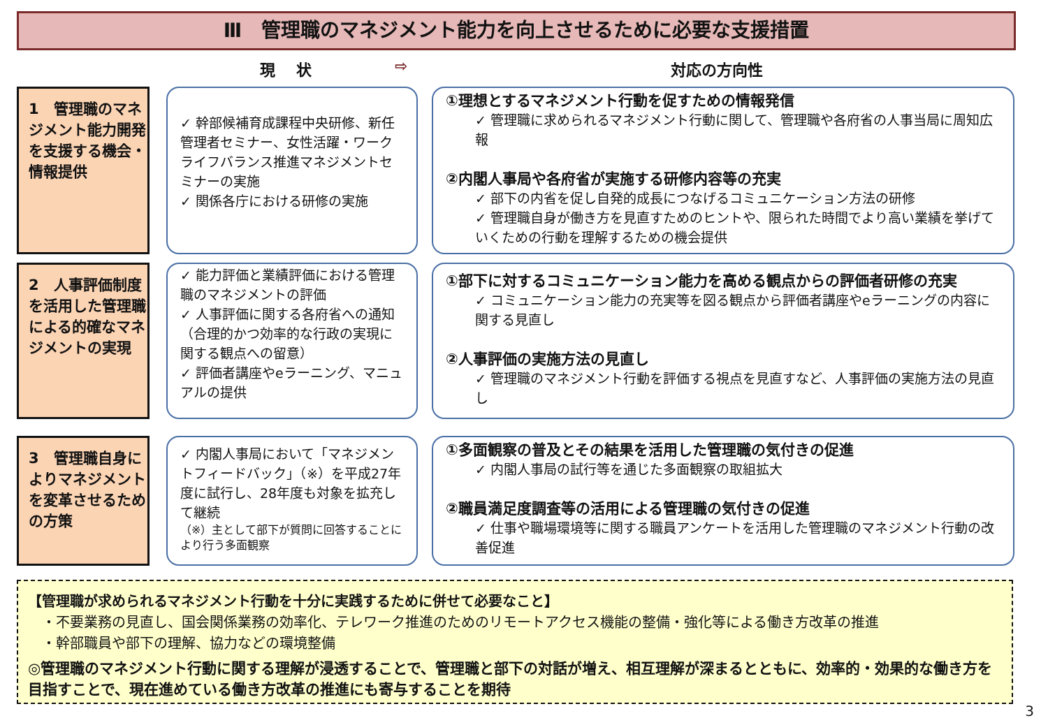Ⅲ　管理職のマネジメント能力を向上させるために必要な支援措置
現　 状 ⇨ 対応の方向性
1　管理職のマネジメント能力開発を支援する機会・情報提供
✓ 幹部候補育成課程中央研修、新任管理者セミナー、女性活躍・ワークライフバランス推進マネジメントセミナーの実施
✓ 関係各庁における研修の実施
①理想とするマネジメント行動を促すための情報発信
✓ 管理職に求められるマネジメント行動に関して、管理職や各府省の人事当局に周知広報
②内閣人事局や各府省が実施する研修内容等の充実
✓ 部下の内省を促し自発的成長につなげるコミュニケーション方法の研修
✓ 管理職自身が働き方を見直すためのヒントや、限られた時間でより高い業績を挙げていくための行動を理解するための機会提供
2　人事評価制度を活用した管理職による的確なマネジメントの実現
✓ 能力評価と業績評価における管理職のマネジメントの評価
✓ 人事評価に関する各府省への通知（合理的かつ効率的な行政の実現に関する観点への留意）
✓ 評価者講座やeラーニング、マニュアルの提供
①部下に対するコミュニケーション能力を高める観点からの評価者研修の充実
✓ コミュニケーション能力の充実等を図る観点から評価者講座やeラーニングの内容に関する見直し
②人事評価の実施方法の見直し
✓ 管理職のマネジメント行動を評価する視点を見直すなど、人事評価の実施方法の見直し
3　管理職自身によりマネジメントを変革させるための方策
✓ 内閣人事局において「マネジメントフィードバック」（※）を平成27年度に試行し、28年度も対象を拡充して継続
（※）主として部下が質問に回答することにより行う多面観察
①多面観察の普及とその結果を活用した管理職の気付きの促進
✓ 内閣人事局の試行等を通じた多面観察の取組拡大
②職員満足度調査等の活用による管理職の気付きの促進
✓ 仕事や職場環境等に関する職員アンケートを活用した管理職のマネジメント行動の改善促進
【管理職が求められるマネジメント行動を十分に実践するために併せて必要なこと】
・不要業務の見直し、国会関係業務の効率化、テレワーク推進のためのリモートアクセス機能の整備・強化等による働き方改革の推進
・幹部職員や部下の理解、協力などの環境整備
◎管理職のマネジメント行動に関する理解が浸透することで、管理職と部下の対話が増え、相互理解が深まるとともに、効率的・効果的な働き方を目指すことで、現在進めている働き方改革の推進にも寄与することを期待
3